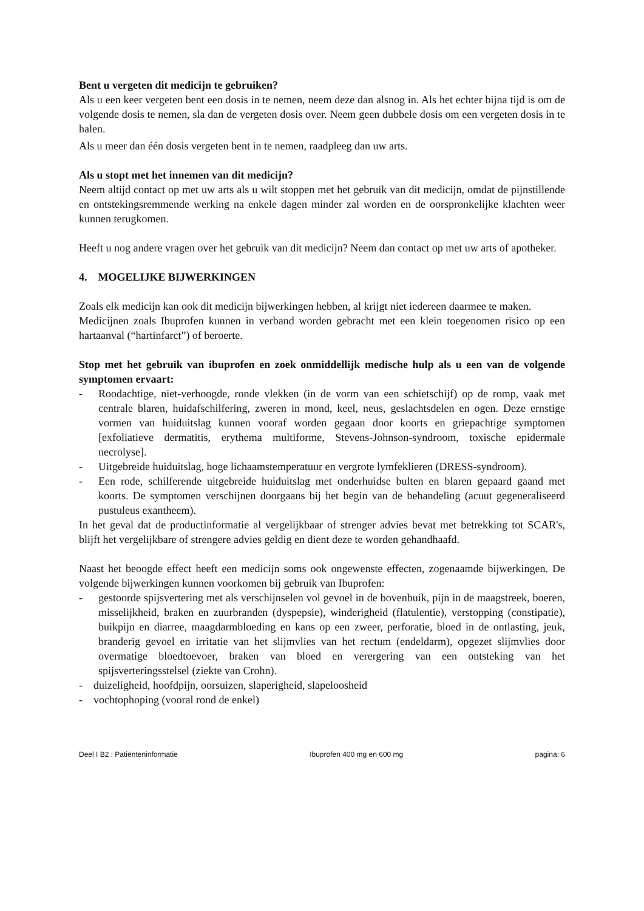Bent u vergeten dit medicijn te gebruiken?
Als u een keer vergeten bent een dosis in te nemen, neem deze dan alsnog in. Als het echter bijna tijd is om de volgende dosis te nemen, sla dan de vergeten dosis over. Neem geen dubbele dosis om een vergeten dosis in te halen.
Als u meer dan één dosis vergeten bent in te nemen, raadpleeg dan uw arts.
Als u stopt met het innemen van dit medicijn?
Neem altijd contact op met uw arts als u wilt stoppen met het gebruik van dit medicijn, omdat de pijnstillende en ontstekingsremmende werking na enkele dagen minder zal worden en de oorspronkelijke klachten weer kunnen terugkomen.
Heeft u nog andere vragen over het gebruik van dit medicijn? Neem dan contact op met uw arts of apotheker.
4. MOGELIJKE BIJWERKINGEN
Zoals elk medicijn kan ook dit medicijn bijwerkingen hebben, al krijgt niet iedereen daarmee te maken.
Medicijnen zoals Ibuprofen kunnen in verband worden gebracht met een klein toegenomen risico op een hartaanval (“hartinfarct”) of beroerte.
Stop met het gebruik van ibuprofen en zoek onmiddellijk medische hulp als u een van de volgende symptomen ervaart:
- Roodachtige, niet-verhoogde, ronde vlekken (in de vorm van een schietschijf) op de romp, vaak met centrale blaren, huidafschilfering, zweren in mond, keel, neus, geslachtsdelen en ogen. Deze ernstige vormen van huiduitslag kunnen vooraf worden gegaan door koorts en griepachtige symptomen [exfoliatieve dermatitis, erythema multiforme, Stevens-Johnson-syndroom, toxische epidermale necrolyse].
- Uitgebreide huiduitslag, hoge lichaamstemperatuur en vergrote lymfeklieren (DRESS-syndroom).
- Een rode, schilferende uitgebreide huiduitslag met onderhuidse bulten en blaren gepaard gaand met koorts. De symptomen verschijnen doorgaans bij het begin van de behandeling (acuut gegeneraliseerd pustuleus exantheem).
In het geval dat de productinformatie al vergelijkbaar of strenger advies bevat met betrekking tot SCAR's, blijft het vergelijkbare of strengere advies geldig en dient deze te worden gehandhaafd.
Naast het beoogde effect heeft een medicijn soms ook ongewenste effecten, zogenaamde bijwerkingen. De volgende bijwerkingen kunnen voorkomen bij gebruik van Ibuprofen:
- gestoorde spijsvertering met als verschijnselen vol gevoel in de bovenbuik, pijn in de maagstreek, boeren, misselijkheid, braken en zuurbranden (dyspepsie), winderigheid (flatulentie), verstopping (constipatie), buikpijn en diarree, maagdarmbloeding en kans op een zweer, perforatie, bloed in de ontlasting, jeuk, branderig gevoel en irritatie van het slijmvlies van het rectum (endeldarm), opgezet slijmvlies door overmatige bloedtoevoer, braken van bloed en verergering van een ontsteking van het spijsverteringsstelsel (ziekte van Crohn).
- duizeligheid, hoofdpijn, oorsuizen, slaperigheid, slapeloosheid
- vochtophoping (vooral rond de enkel)
Deel I B2 : Patiënteninformatie Ibuprofen 400 mg en 600 mg pagina: 6